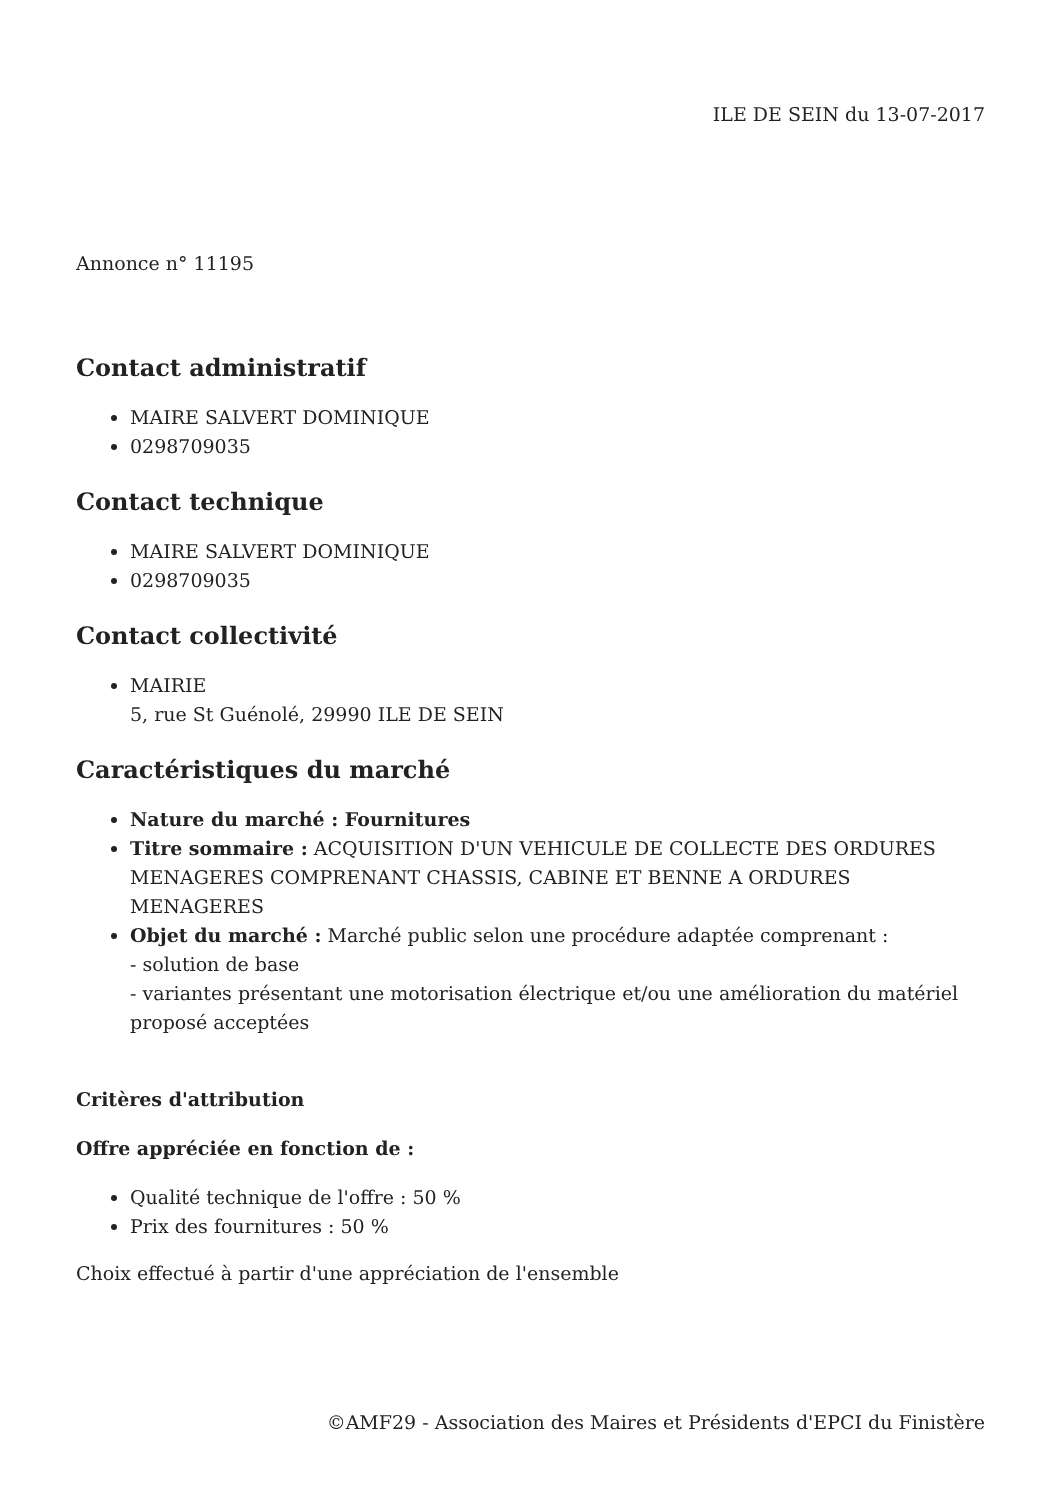ILE DE SEIN du 13-07-2017
Annonce n° 11195
Contact administratif
MAIRE SALVERT DOMINIQUE
0298709035
Contact technique
MAIRE SALVERT DOMINIQUE
0298709035
Contact collectivité
MAIRIE
5, rue St Guénolé, 29990 ILE DE SEIN
Caractéristiques du marché
Nature du marché : Fournitures
Titre sommaire : ACQUISITION D'UN VEHICULE DE COLLECTE DES ORDURES MENAGERES COMPRENANT CHASSIS, CABINE ET BENNE A ORDURES MENAGERES
Objet du marché : Marché public selon une procédure adaptée comprenant :
- solution de base
- variantes présentant une motorisation électrique et/ou une amélioration du matériel proposé acceptées
Critères d'attribution
Offre appréciée en fonction de :
Qualité technique de l'offre : 50 %
Prix des fournitures : 50 %
Choix effectué à partir d'une appréciation de l'ensemble
©AMF29 - Association des Maires et Présidents d'EPCI du Finistère